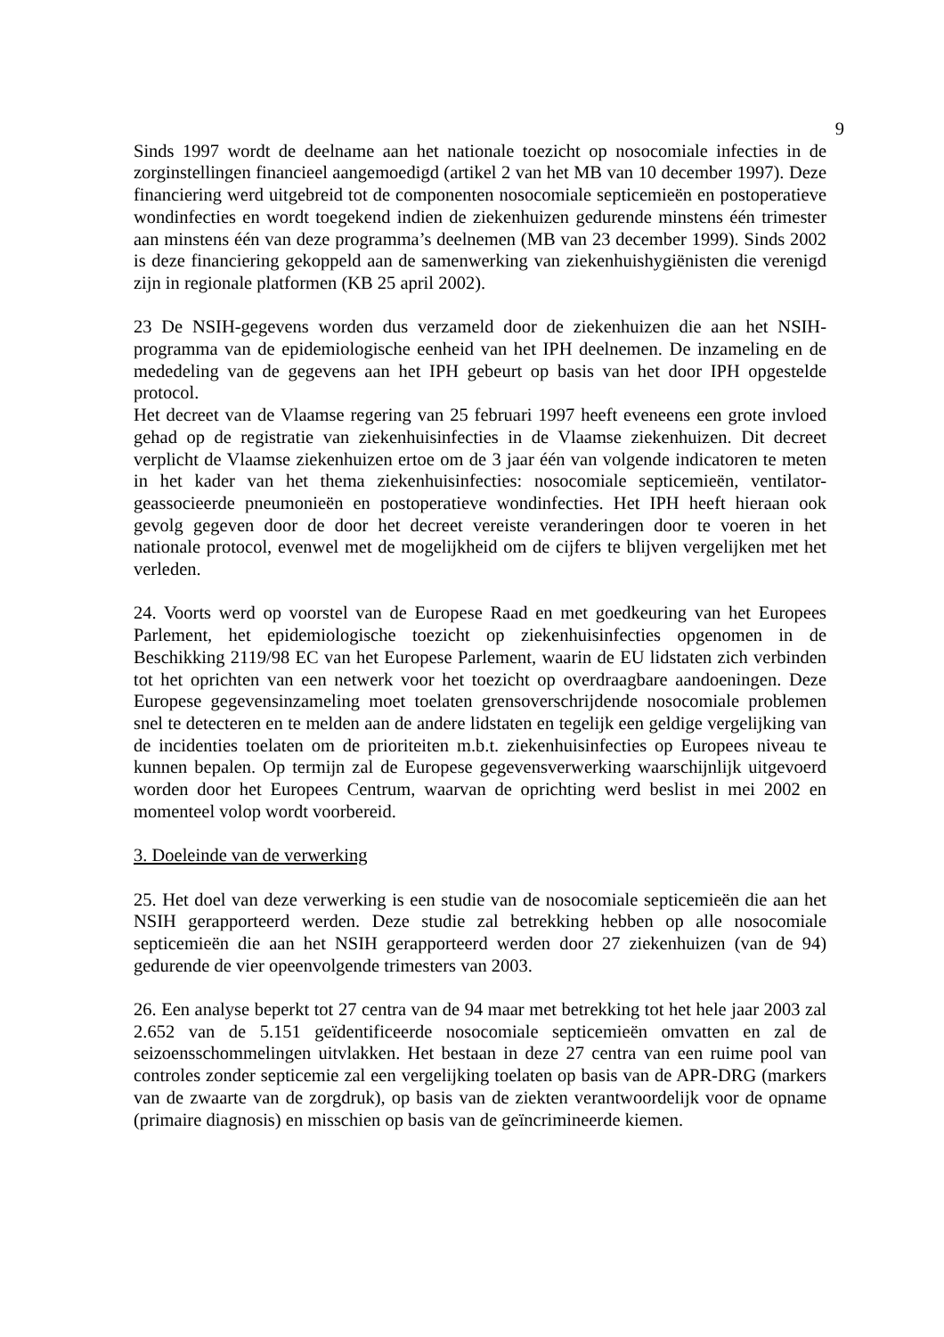9
Sinds 1997 wordt de deelname aan het nationale toezicht op nosocomiale infecties in de zorginstellingen financieel aangemoedigd (artikel 2 van het MB van 10 december 1997). Deze financiering werd uitgebreid tot de componenten nosocomiale septicemieën en postoperatieve wondinfecties en wordt toegekend indien de ziekenhuizen gedurende minstens één trimester aan minstens één van deze programma’s deelnemen (MB van 23 december 1999). Sinds 2002 is deze financiering gekoppeld aan de samenwerking van ziekenhuishygiënisten die verenigd zijn in regionale platformen (KB 25 april 2002).
23 De NSIH-gegevens worden dus verzameld door de ziekenhuizen die aan het NSIH-programma van de epidemiologische eenheid van het IPH deelnemen. De inzameling en de mededeling van de gegevens aan het IPH gebeurt op basis van het door IPH opgestelde protocol.
Het decreet van de Vlaamse regering van 25 februari 1997 heeft eveneens een grote invloed gehad op de registratie van ziekenhuisinfecties in de Vlaamse ziekenhuizen. Dit decreet verplicht de Vlaamse ziekenhuizen ertoe om de 3 jaar één van volgende indicatoren te meten in het kader van het thema ziekenhuisinfecties: nosocomiale septicemieën, ventilator-geassocieerde pneumonieën en postoperatieve wondinfecties. Het IPH heeft hieraan ook gevolg gegeven door de door het decreet vereiste veranderingen door te voeren in het nationale protocol, evenwel met de mogelijkheid om de cijfers te blijven vergelijken met het verleden.
24. Voorts werd op voorstel van de Europese Raad en met goedkeuring van het Europees Parlement, het epidemiologische toezicht op ziekenhuisinfecties opgenomen in de Beschikking 2119/98 EC van het Europese Parlement, waarin de EU lidstaten zich verbinden tot het oprichten van een netwerk voor het toezicht op overdraagbare aandoeningen. Deze Europese gegevensinzameling moet toelaten grensoverschrijdende nosocomiale problemen snel te detecteren en te melden aan de andere lidstaten en tegelijk een geldige vergelijking van de incidenties toelaten om de prioriteiten m.b.t. ziekenhuisinfecties op Europees niveau te kunnen bepalen. Op termijn zal de Europese gegevensverwerking waarschijnlijk uitgevoerd worden door het Europees Centrum, waarvan de oprichting werd beslist in mei 2002 en momenteel volop wordt voorbereid.
3. Doeleinde van de verwerking
25. Het doel van deze verwerking is een studie van de nosocomiale septicemieën die aan het NSIH gerapporteerd werden. Deze studie zal betrekking hebben op alle nosocomiale septicemieën die aan het NSIH gerapporteerd werden door 27 ziekenhuizen (van de 94) gedurende de vier opeenvolgende trimesters van 2003.
26. Een analyse beperkt tot 27 centra van de 94 maar met betrekking tot het hele jaar 2003 zal 2.652 van de 5.151 geïdentificeerde nosocomiale septicemieën omvatten en zal de seizoensschommelingen uitvlakken. Het bestaan in deze 27 centra van een ruime pool van controles zonder septicemie zal een vergelijking toelaten op basis van de APR-DRG (markers van de zwaarte van de zorgdruk), op basis van de ziekten verantwoordelijk voor de opname (primaire diagnosis) en misschien op basis van de geïncrimineerde kiemen.